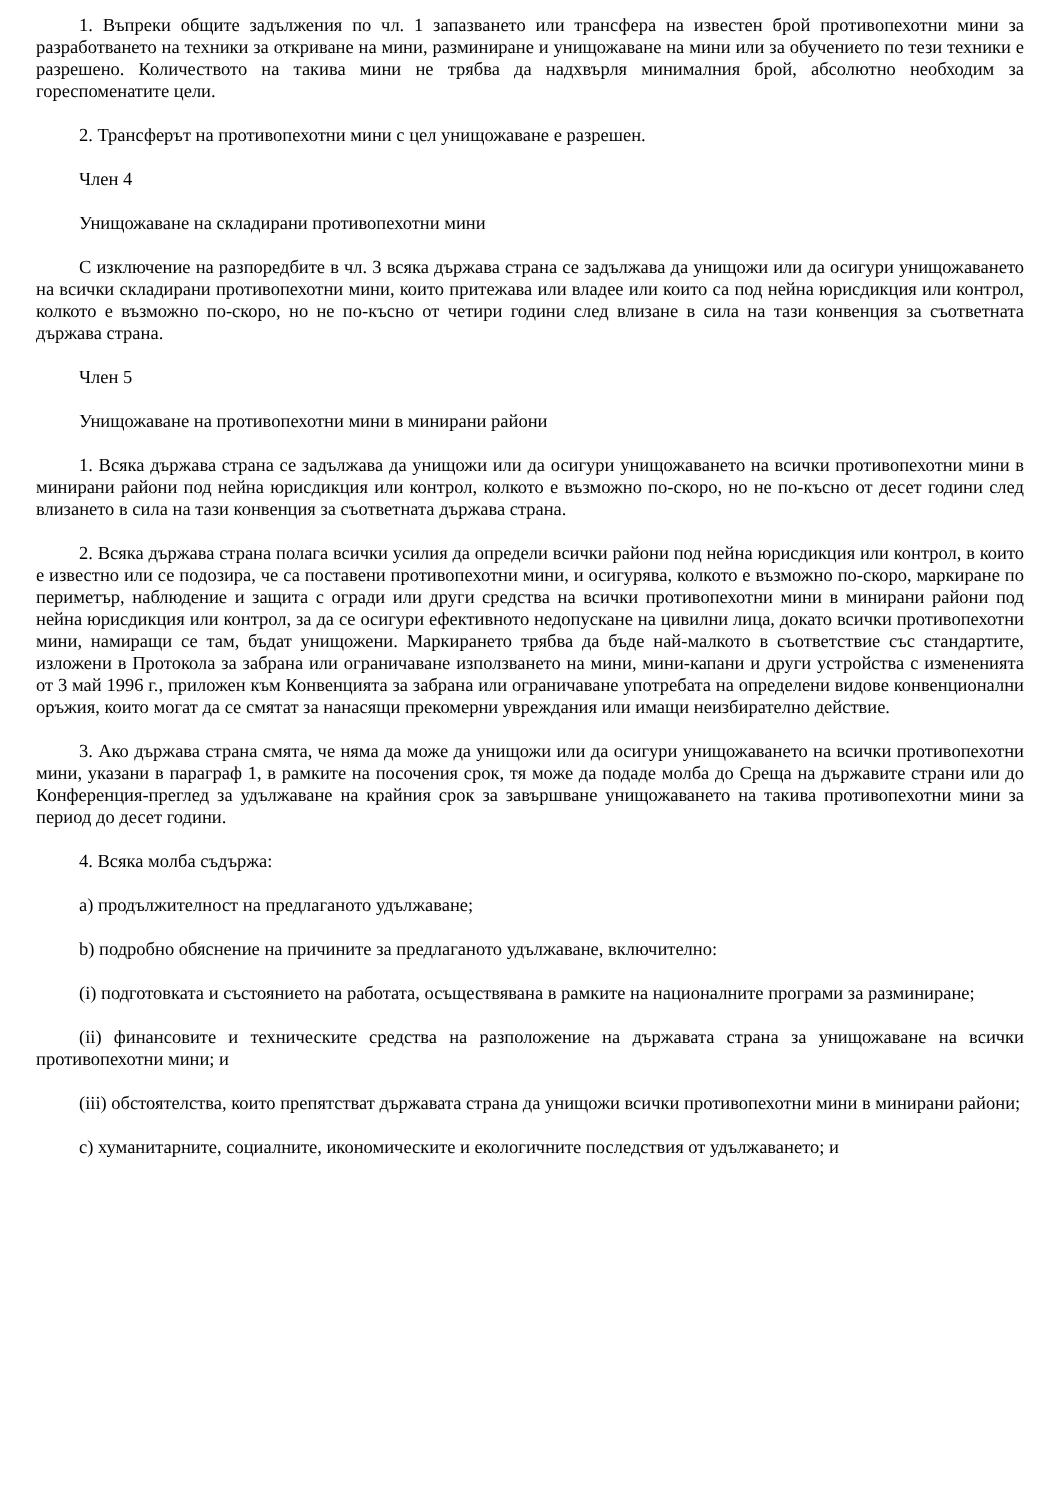1. Въпреки общите задължения по чл. 1 запазването или трансфера на известен брой противопехотни мини за разработването на техники за откриване на мини, разминиране и унищожаване на мини или за обучението по тези техники е разрешено. Количеството на такива мини не трябва да надхвърля минималния брой, абсолютно необходим за гореспоменатите цели.
2. Трансферът на противопехотни мини с цел унищожаване е разрешен.
Член 4
Унищожаване на складирани противопехотни мини
С изключение на разпоредбите в чл. 3 всяка държава страна се задължава да унищожи или да осигури унищожаването на всички складирани противопехотни мини, които притежава или владее или които са под нейна юрисдикция или контрол, колкото е възможно по-скоро, но не по-късно от четири години след влизане в сила на тази конвенция за съответната държава страна.
Член 5
Унищожаване на противопехотни мини в минирани райони
1. Всяка държава страна се задължава да унищожи или да осигури унищожаването на всички противопехотни мини в минирани райони под нейна юрисдикция или контрол, колкото е възможно по-скоро, но не по-късно от десет години след влизането в сила на тази конвенция за съответната държава страна.
2. Всяка държава страна полага всички усилия да определи всички райони под нейна юрисдикция или контрол, в които е известно или се подозира, че са поставени противопехотни мини, и осигурява, колкото е възможно по-скоро, маркиране по периметър, наблюдение и защита с огради или други средства на всички противопехотни мини в минирани райони под нейна юрисдикция или контрол, за да се осигури ефективното недопускане на цивилни лица, докато всички противопехотни мини, намиращи се там, бъдат унищожени. Маркирането трябва да бъде най-малкото в съответствие със стандартите, изложени в Протокола за забрана или ограничаване използването на мини, мини-капани и други устройства с измененията от 3 май 1996 г., приложен към Конвенцията за забрана или ограничаване употребата на определени видове конвенционални оръжия, които могат да се смятат за нанасящи прекомерни увреждания или имащи неизбирателно действие.
3. Ако държава страна смята, че няма да може да унищожи или да осигури унищожаването на всички противопехотни мини, указани в параграф 1, в рамките на посочения срок, тя може да подаде молба до Среща на държавите страни или до Конференция-преглед за удължаване на крайния срок за завършване унищожаването на такива противопехотни мини за период до десет години.
4. Всяка молба съдържа:
a) продължителност на предлаганото удължаване;
b) подробно обяснение на причините за предлаганото удължаване, включително:
(i) подготовката и състоянието на работата, осъществявана в рамките на националните програми за разминиране;
(ii) финансовите и техническите средства на разположение на държавата страна за унищожаване на всички противопехотни мини; и
(iii) обстоятелства, които препятстват държавата страна да унищожи всички противопехотни мини в минирани райони;
c) хуманитарните, социалните, икономическите и екологичните последствия от удължаването; и